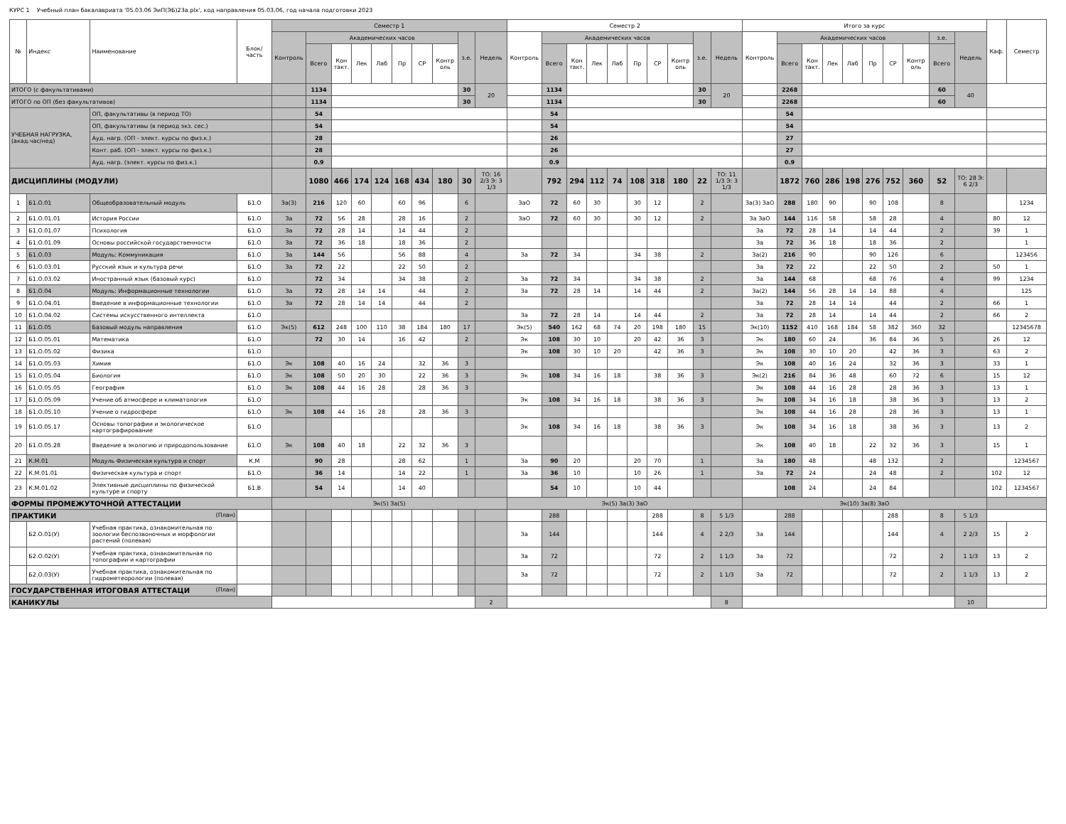КУРС 1 Учебный план бакалавриата '05.03.06 ЭиП(ЭБ)23а.plx', код направления 05.03.06, год начала подготовки 2023
| № | Индекс | Наименование | Блок/ часть | Семестр 1 | | | | | | | | | | Семестр 2 | | | | | | | | | | Итого за курс | | | | | | | | | | Каф. | Семестр |
| --- | --- | --- | --- | --- | --- | --- | --- | --- | --- | --- | --- | --- | --- | --- | --- | --- | --- | --- | --- | --- | --- | --- | --- | --- | --- | --- | --- | --- | --- | --- | --- | --- | --- | --- | --- |
| | | | | Контроль | Академических часов | | | | | | | з.е. | Недель | Контроль | Академических часов | | | | | | | з.е. | Недель | Контроль | Академических часов | | | | | | | з.е. | Недель | | |
| | | | | | Всего | Кон такт. | Лек | Лаб | Пр | СР | Контр оль | | | | Всего | Кон такт. | Лек | Лаб | Пр | СР | Контр оль | | | | Всего | Кон такт. | Лек | Лаб | Пр | СР | Контр оль | Всего | | | |
| ИТОГО (с факультативами) | | | | | 1134 | | | | | | | 30 | 20 | | 1134 | | | | | | | 30 | 20 | | 2268 | | | | | | | 60 | 40 | | |
| ИТОГО по ОП (без факультативов) | | | | | 1134 | | | | | | | 30 | | | 1134 | | | | | | | 30 | | | 2268 | | | | | | | 60 | | | |
| УЧЕБНАЯ НАГРУЗКА, (акад.час/нед) | | ОП, факультативы (в период ТО) | | | 54 | | | | | | | | | | 54 | | | | | | | | | | 54 | | | | | | | | | | |
| | | ОП, факультативы (в период экз. сес.) | | | 54 | | | | | | | | | | 54 | | | | | | | | | | 54 | | | | | | | | | | |
| | | Ауд. нагр. (ОП - элект. курсы по физ.к.) | | | 28 | | | | | | | | | | 26 | | | | | | | | | | 27 | | | | | | | | | | |
| | | Конт. раб. (ОП - элект. курсы по физ.к.) | | | 28 | | | | | | | | | | 26 | | | | | | | | | | 27 | | | | | | | | | | |
| | | Ауд. нагр. (элект. курсы по физ.к.) | | | 0.9 | | | | | | | | | | 0.9 | | | | | | | | | | 0.9 | | | | | | | | | | |
| ДИСЦИПЛИНЫ (МОДУЛИ) | | | | | 1080 | 466 | 174 | 124 | 168 | 434 | 180 | 30 | ТО: 16 2/3 Э: 3 1/3 | | 792 | 294 | 112 | 74 | 108 | 318 | 180 | 22 | ТО: 11 1/3 Э: 3 1/3 | | 1872 | 760 | 286 | 198 | 276 | 752 | 360 | 52 | ТО: 28 Э: 6 2/3 | | |
| 1 | Б1.О.01 | Общеобразовательный модуль | Б1.О | За(3) | 216 | 120 | 60 | | 60 | 96 | | 6 | | ЗаО | 72 | 60 | 30 | | 30 | 12 | | 2 | | За(3) ЗаО | 288 | 180 | 90 | | 90 | 108 | | 8 | | | 1234 |
| 2 | Б1.О.01.01 | История России | Б1.О | За | 72 | 56 | 28 | | 28 | 16 | | 2 | | ЗаО | 72 | 60 | 30 | | 30 | 12 | | 2 | | За ЗаО | 144 | 116 | 58 | | 58 | 28 | | 4 | | 80 | 12 |
| 3 | Б1.О.01.07 | Психология | Б1.О | За | 72 | 28 | 14 | | 14 | 44 | | 2 | | | | | | | | | | | | За | 72 | 28 | 14 | | 14 | 44 | | 2 | | 39 | 1 |
| 4 | Б1.О.01.09 | Основы российской государственности | Б1.О | За | 72 | 36 | 18 | | 18 | 36 | | 2 | | | | | | | | | | | | За | 72 | 36 | 18 | | 18 | 36 | | 2 | | | 1 |
| 5 | Б1.О.03 | Модуль: Коммуникация | Б1.О | За | 144 | 56 | | | 56 | 88 | | 4 | | За | 72 | 34 | | | 34 | 38 | | 2 | | За(2) | 216 | 90 | | | 90 | 126 | | 6 | | | 123456 |
| 6 | Б1.О.03.01 | Русский язык и культура речи | Б1.О | За | 72 | 22 | | | 22 | 50 | | 2 | | | | | | | | | | | | За | 72 | 22 | | | 22 | 50 | | 2 | | 50 | 1 |
| 7 | Б1.О.03.02 | Иностранный язык (базовый курс) | Б1.О | | 72 | 34 | | | 34 | 38 | | 2 | | За | 72 | 34 | | | 34 | 38 | | 2 | | За | 144 | 68 | | | 68 | 76 | | 4 | | 99 | 1234 |
| 8 | Б1.О.04 | Модуль: Информационные технологии | Б1.О | За | 72 | 28 | 14 | 14 | | 44 | | 2 | | За | 72 | 28 | 14 | | 14 | 44 | | 2 | | За(2) | 144 | 56 | 28 | 14 | 14 | 88 | | 4 | | | 125 |
| 9 | Б1.О.04.01 | Введение в информационные технологии | Б1.О | За | 72 | 28 | 14 | 14 | | 44 | | 2 | | | | | | | | | | | | За | 72 | 28 | 14 | 14 | | 44 | | 2 | | 66 | 1 |
| 10 | Б1.О.04.02 | Системы искусственного интеллекта | Б1.О | | | | | | | | | | | За | 72 | 28 | 14 | | 14 | 44 | | 2 | | За | 72 | 28 | 14 | | 14 | 44 | | 2 | | 66 | 2 |
| 11 | Б1.О.05 | Базовый модуль направления | Б1.О | Эк(5) | 612 | 248 | 100 | 110 | 38 | 184 | 180 | 17 | | Эк(5) | 540 | 162 | 68 | 74 | 20 | 198 | 180 | 15 | | Эк(10) | 1152 | 410 | 168 | 184 | 58 | 382 | 360 | 32 | | | 12345678 |
| 12 | Б1.О.05.01 | Математика | Б1.О | | 72 | 30 | 14 | | 16 | 42 | | 2 | | Эк | 108 | 30 | 10 | | 20 | 42 | 36 | 3 | | Эк | 180 | 60 | 24 | | 36 | 84 | 36 | 5 | | 26 | 12 |
| 13 | Б1.О.05.02 | Физика | Б1.О | | | | | | | | | | | Эк | 108 | 30 | 10 | 20 | | 42 | 36 | 3 | | Эк | 108 | 30 | 10 | 20 | | 42 | 36 | 3 | | 63 | 2 |
| 14 | Б1.О.05.03 | Химия | Б1.О | Эк | 108 | 40 | 16 | 24 | | 32 | 36 | 3 | | | | | | | | | | | | Эк | 108 | 40 | 16 | 24 | | 32 | 36 | 3 | | 33 | 1 |
| 15 | Б1.О.05.04 | Биология | Б1.О | Эк | 108 | 50 | 20 | 30 | | 22 | 36 | 3 | | Эк | 108 | 34 | 16 | 18 | | 38 | 36 | 3 | | Эк(2) | 216 | 84 | 36 | 48 | | 60 | 72 | 6 | | 15 | 12 |
| 16 | Б1.О.05.05 | География | Б1.О | Эк | 108 | 44 | 16 | 28 | | 28 | 36 | 3 | | | | | | | | | | | | Эк | 108 | 44 | 16 | 28 | | 28 | 36 | 3 | | 13 | 1 |
| 17 | Б1.О.05.09 | Учение об атмосфере и климатология | Б1.О | | | | | | | | | | | Эк | 108 | 34 | 16 | 18 | | 38 | 36 | 3 | | Эк | 108 | 34 | 16 | 18 | | 38 | 36 | 3 | | 13 | 2 |
| 18 | Б1.О.05.10 | Учение о гидросфере | Б1.О | Эк | 108 | 44 | 16 | 28 | | 28 | 36 | 3 | | | | | | | | | | | | Эк | 108 | 44 | 16 | 28 | | 28 | 36 | 3 | | 13 | 1 |
| 19 | Б1.О.05.17 | Основы топографии и экологическое картографирование | Б1.О | | | | | | | | | | | Эк | 108 | 34 | 16 | 18 | | 38 | 36 | 3 | | Эк | 108 | 34 | 16 | 18 | | 38 | 36 | 3 | | 13 | 2 |
| 20 | Б1.О.05.28 | Введение в экологию и природопользование | Б1.О | Эк | 108 | 40 | 18 | | 22 | 32 | 36 | 3 | | | | | | | | | | | | Эк | 108 | 40 | 18 | | 22 | 32 | 36 | 3 | | 15 | 1 |
| 21 | К.М.01 | Модуль Физическая культура и спорт | К.М | | 90 | 28 | | | 28 | 62 | | 1 | | За | 90 | 20 | | | 20 | 70 | | 1 | | За | 180 | 48 | | | 48 | 132 | | 2 | | | 1234567 |
| 22 | К.М.01.01 | Физическая культура и спорт | Б1.О | | 36 | 14 | | | 14 | 22 | | 1 | | За | 36 | 10 | | | 10 | 26 | | 1 | | За | 72 | 24 | | | 24 | 48 | | 2 | | 102 | 12 |
| 23 | К.М.01.02 | Элективные дисциплины по физической культуре и спорту | Б1.В | | 54 | 14 | | | 14 | 40 | | | | | 54 | 10 | | | 10 | 44 | | | | | 108 | 24 | | | 24 | 84 | | | | 102 | 1234567 |
| ФОРМЫ ПРОМЕЖУТОЧНОЙ АТТЕСТАЦИИ | | | | Эк(5) За(5) | | | | | | | | | | Эк(5) За(3) ЗаО | | | | | | | | | | Эк(10) За(8) ЗаО | | | | | | | | | | | |
| ПРАКТИКИ (План) | | | | | | | | | | | | | | | 288 | | | | | 288 | | 8 | 5 1/3 | | 288 | | | | | 288 | | 8 | 5 1/3 | | |
| | Б2.О.01(У) | Учебная практика, ознакомительная по зоологии беспозвоночных и морфологии растений (полевая) | | | | | | | | | | | | За | 144 | | | | | 144 | | 4 | 2 2/3 | За | 144 | | | | | 144 | | 4 | 2 2/3 | 15 | 2 |
| | Б2.О.02(У) | Учебная практика, ознакомительная по топографии и картографии | | | | | | | | | | | | За | 72 | | | | | 72 | | 2 | 1 1/3 | За | 72 | | | | | 72 | | 2 | 1 1/3 | 13 | 2 |
| | Б2.О.03(У) | Учебная практика, ознакомительная по гидрометеорологии (полевая) | | | | | | | | | | | | За | 72 | | | | | 72 | | 2 | 1 1/3 | За | 72 | | | | | 72 | | 2 | 1 1/3 | 13 | 2 |
| ГОСУДАРСТВЕННАЯ ИТОГОВАЯ АТТЕСТАЦИ (План) | | | | | | | | | | | | | | | | | | | | | | | | | | | | | | | | | | | |
| КАНИКУЛЫ | | | | | | | | | | | | | 2 | | | | | | | | | | 8 | | | | | | | | | | 10 | | |